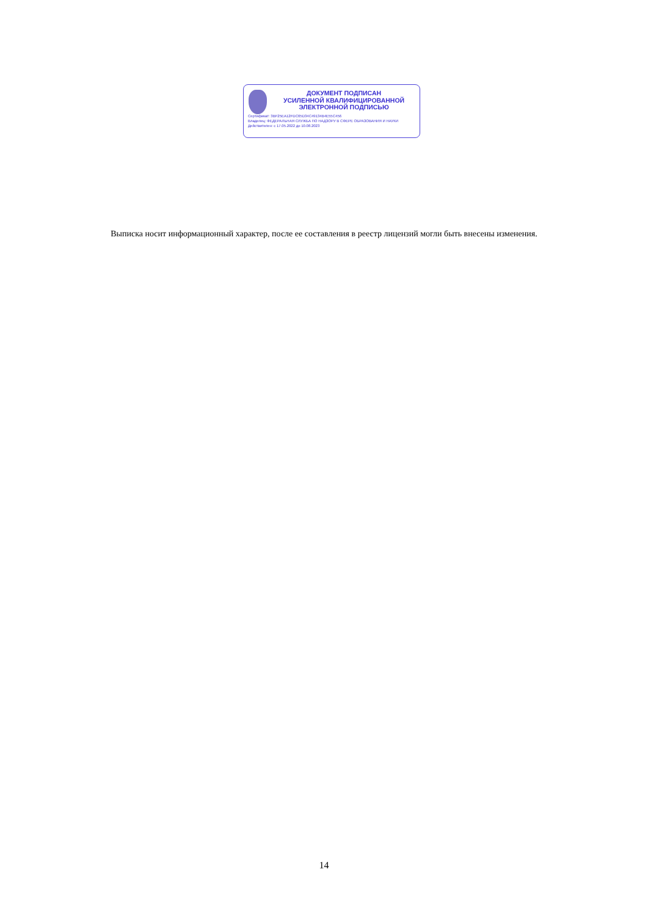ДОКУМЕНТ ПОДПИСАН
УСИЛЕННОЙ КВАЛИФИЦИРОВАННОЙ
ЭЛЕКТРОННОЙ ПОДПИСЬЮ
Сертификат: 3BF25EA12FDC65D34C49134B4E55C456
Владелец: ФЕДЕРАЛЬНАЯ СЛУЖБА ПО НАДЗОРУ В СФЕРЕ ОБРАЗОВАНИЯ И НАУКИ
Действителен: с 17.05.2022 до 10.08.2023
Выписка носит информационный характер, после ее составления в реестр лицензий могли быть внесены изменения.
14